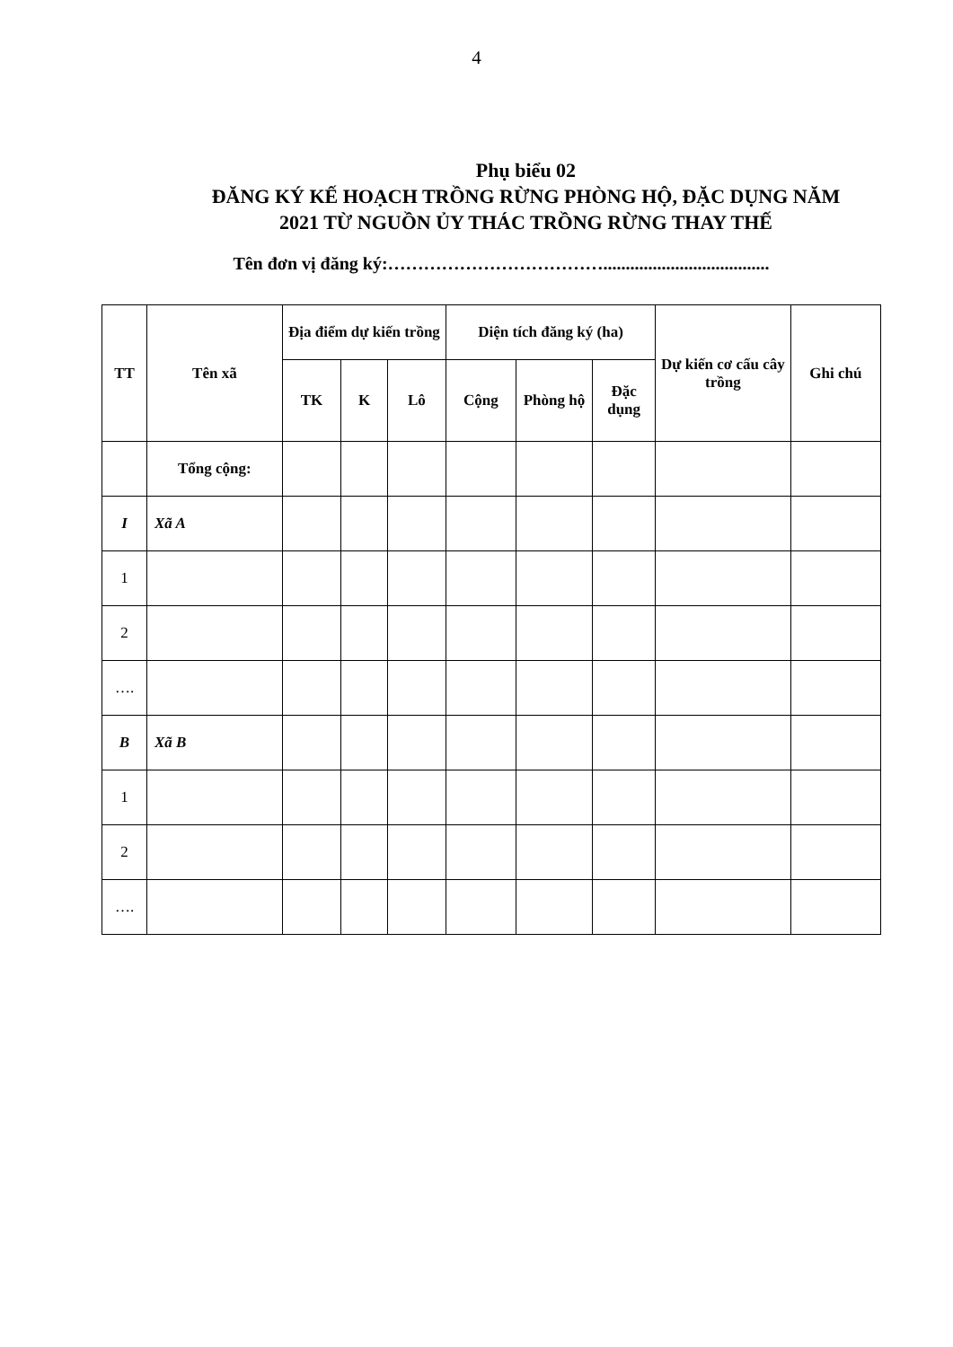4
Phụ biểu 02
ĐĂNG KÝ KẾ HOẠCH TRỒNG RỪNG PHÒNG HỘ, ĐẶC DỤNG NĂM
2021 TỪ NGUỒN ỦY THÁC TRỒNG RỪNG THAY THẾ
Tên đơn vị đăng ký:……………………………….....................................
| TT | Tên xã | Địa điểm dự kiến trồng | | | Diện tích đăng ký (ha) | | | Dự kiến cơ cấu cây trồng | Ghi chú |
| --- | --- | --- | --- | --- | --- | --- | --- | --- | --- |
| | | TK | K | Lô | Cộng | Phòng hộ | Đặc dụng | | |
| | Tổng cộng: | | | | | | | | |
| I | Xã A | | | | | | | | |
| 1 | | | | | | | | | |
| 2 | | | | | | | | | |
| …. | | | | | | | | | |
| B | Xã B | | | | | | | | |
| 1 | | | | | | | | | |
| 2 | | | | | | | | | |
| …. | | | | | | | | | |